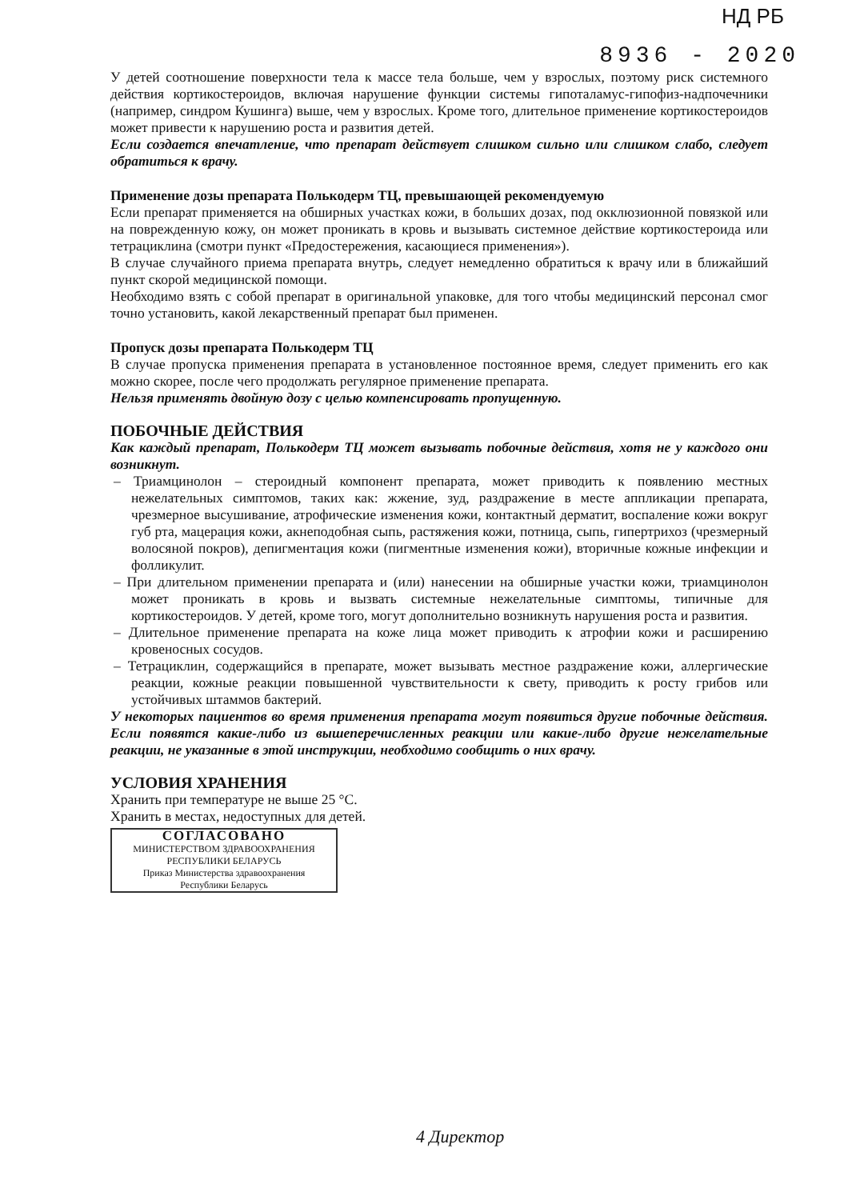НД РБ
8936 - 2020
У детей соотношение поверхности тела к массе тела больше, чем у взрослых, поэтому риск системного действия кортикостероидов, включая нарушение функции системы гипоталамус-гипофиз-надпочечники (например, синдром Кушинга) выше, чем у взрослых. Кроме того, длительное применение кортикостероидов может привести к нарушению роста и развития детей.
Если создается впечатление, что препарат действует слишком сильно или слишком слабо, следует обратиться к врачу.
Применение дозы препарата Полькодерм ТЦ, превышающей рекомендуемую
Если препарат применяется на обширных участках кожи, в больших дозах, под окклюзионной повязкой или на поврежденную кожу, он может проникать в кровь и вызывать системное действие кортикостероида или тетрациклина (смотри пункт «Предостережения, касающиеся применения»).
В случае случайного приема препарата внутрь, следует немедленно обратиться к врачу или в ближайший пункт скорой медицинской помощи.
Необходимо взять с собой препарат в оригинальной упаковке, для того чтобы медицинский персонал смог точно установить, какой лекарственный препарат был применен.
Пропуск дозы препарата Полькодерм ТЦ
В случае пропуска применения препарата в установленное постоянное время, следует применить его как можно скорее, после чего продолжать регулярное применение препарата.
Нельзя применять двойную дозу с целью компенсировать пропущенную.
ПОБОЧНЫЕ ДЕЙСТВИЯ
Как каждый препарат, Полькодерм ТЦ может вызывать побочные действия, хотя не у каждого они возникнут.
– Триамцинолон – стероидный компонент препарата, может приводить к появлению местных нежелательных симптомов, таких как: жжение, зуд, раздражение в месте аппликации препарата, чрезмерное высушивание, атрофические изменения кожи, контактный дерматит, воспаление кожи вокруг губ рта, мацерация кожи, акнеподобная сыпь, растяжения кожи, потница, сыпь, гипертрихоз (чрезмерный волосяной покров), депигментация кожи (пигментные изменения кожи), вторичные кожные инфекции и фолликулит.
– При длительном применении препарата и (или) нанесении на обширные участки кожи, триамцинолон может проникать в кровь и вызвать системные нежелательные симптомы, типичные для кортикостероидов. У детей, кроме того, могут дополнительно возникнуть нарушения роста и развития.
– Длительное применение препарата на коже лица может приводить к атрофии кожи и расширению кровеносных сосудов.
– Тетрациклин, содержащийся в препарате, может вызывать местное раздражение кожи, аллергические реакции, кожные реакции повышенной чувствительности к свету, приводить к росту грибов или устойчивых штаммов бактерий.
У некоторых пациентов во время применения препарата могут появиться другие побочные действия. Если появятся какие-либо из вышеперечисленных реакции или какие-либо другие нежелательные реакции, не указанные в этой инструкции, необходимо сообщить о них врачу.
УСЛОВИЯ ХРАНЕНИЯ
Хранить при температуре не выше 25 °C.
Хранить в местах, недоступных для детей.
СОГЛАСОВАНО
МИНИСТЕРСТВОМ ЗДРАВООХРАНЕНИЯ
РЕСПУБЛИКИ БЕЛАРУСЬ
Приказ Министерства здравоохранения
Республики Беларусь
4 Директор